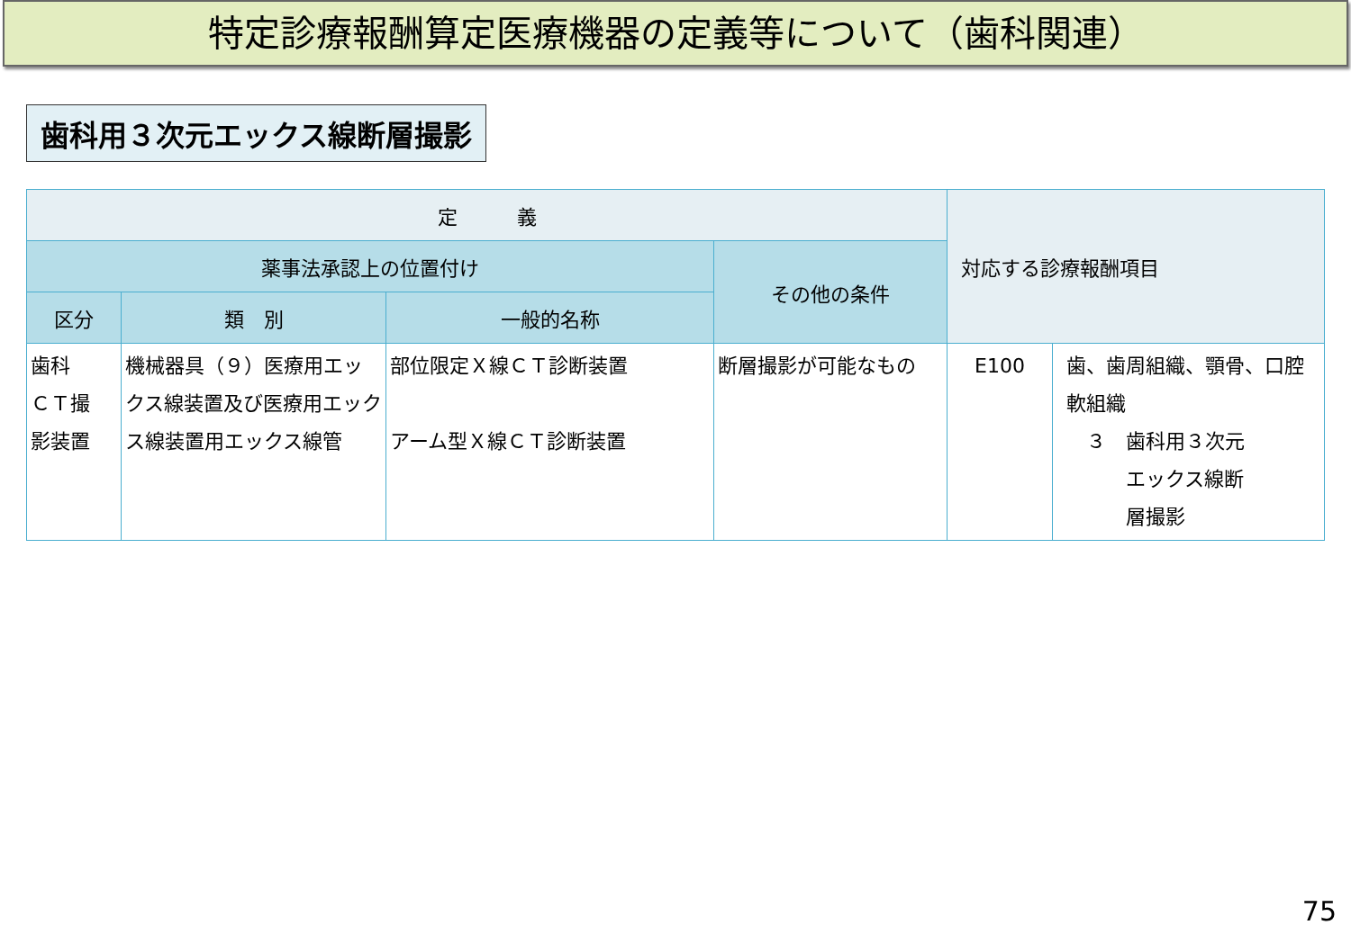特定診療報酬算定医療機器の定義等について（歯科関連）
歯科用３次元エックス線断層撮影
| 定 義 | | | | 対応する診療報酬項目 | |
| --- | --- | --- | --- | --- | --- |
| 薬事法承認上の位置付け | | | その他の条件 | | |
| 区分 | 類 別 | 一般的名称 | | | |
| 歯科 ＣＴ撮 影装置 | 機械器具（９）医療用エックス線装置及び医療用エックス線装置用エックス線管 | 部位限定Ｘ線ＣＴ診断装置 アーム型Ｘ線ＣＴ診断装置 | 断層撮影が可能なもの | E100 | 歯、歯周組織、顎骨、口腔軟組織 ３ 歯科用３次元 エックス線断 層撮影 |
75